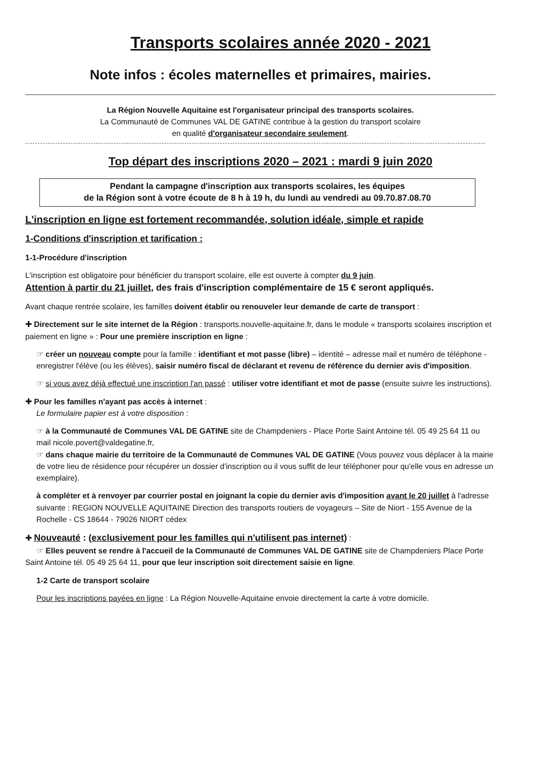Transports scolaires année 2020 - 2021
Note infos : écoles maternelles et primaires, mairies.
La Région Nouvelle Aquitaine est l'organisateur principal des transports scolaires.
La Communauté de Communes VAL DE GATINE contribue à la gestion du transport scolaire
en qualité d'organisateur secondaire seulement.
Top départ des inscriptions 2020 – 2021 : mardi 9 juin 2020
Pendant la campagne d'inscription aux transports scolaires, les équipes
de la Région sont à votre écoute de 8 h à 19 h, du lundi au vendredi au 09.70.87.08.70
L'inscription en ligne est fortement recommandée, solution idéale, simple et rapide
1-Conditions d'inscription et tarification :
1-1-Procédure d'inscription
L'inscription est obligatoire pour bénéficier du transport scolaire, elle est ouverte à compter du 9 juin.
Attention à partir du 21 juillet, des frais d'inscription complémentaire de 15 € seront appliqués.
Avant chaque rentrée scolaire, les familles doivent établir ou renouveler leur demande de carte de transport :
✚ Directement sur le site internet de la Région : transports.nouvelle-aquitaine.fr, dans le module « transports scolaires inscription et paiement en ligne » : Pour une première inscription en ligne :
☞ créer un nouveau compte pour la famille : identifiant et mot passe (libre) – identité – adresse mail et numéro de téléphone - enregistrer l'élève (ou les élèves), saisir numéro fiscal de déclarant et revenu de référence du dernier avis d'imposition.
☞ si vous avez déjà effectué une inscription l'an passé : utiliser votre identifiant et mot de passe (ensuite suivre les instructions).
✚ Pour les familles n'ayant pas accès à internet :
Le formulaire papier est à votre disposition :
☞ à la Communauté de Communes VAL DE GATINE site de Champdeniers - Place Porte Saint Antoine tél. 05 49 25 64 11 ou mail nicole.povert@valdegatine.fr,
☞ dans chaque mairie du territoire de la Communauté de Communes VAL DE GATINE (Vous pouvez vous déplacer à la mairie de votre lieu de résidence pour récupérer un dossier d'inscription ou il vous suffit de leur téléphoner pour qu'elle vous en adresse un exemplaire).
à compléter et à renvoyer par courrier postal en joignant la copie du dernier avis d'imposition avant le 20 juillet à l'adresse suivante : REGION NOUVELLE AQUITAINE Direction des transports routiers de voyageurs – Site de Niort - 155 Avenue de la Rochelle - CS 18644 - 79026 NIORT cédex
✚ Nouveauté : (exclusivement pour les familles qui n'utilisent pas internet) :
☞ Elles peuvent se rendre à l'accueil de la Communauté de Communes VAL DE GATINE site de Champdeniers Place Porte Saint Antoine tél. 05 49 25 64 11, pour que leur inscription soit directement saisie en ligne.
1-2 Carte de transport scolaire
Pour les inscriptions payées en ligne : La Région Nouvelle-Aquitaine envoie directement la carte à votre domicile.